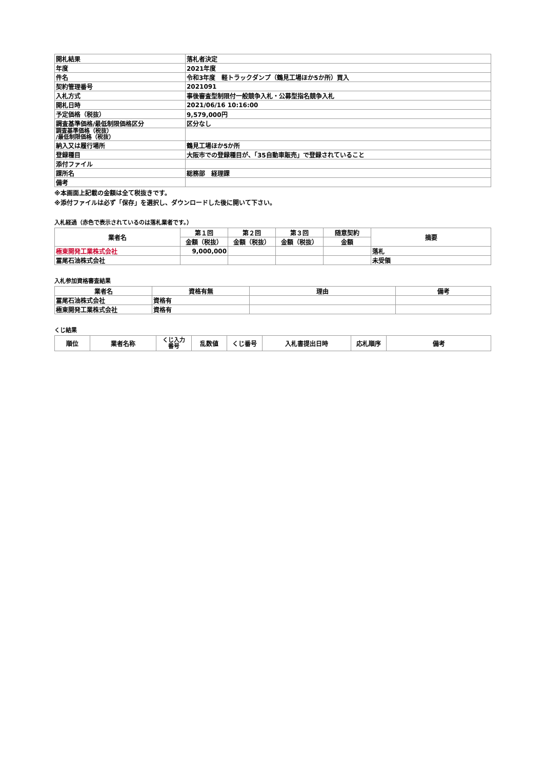| 開札結果 | 落札者決定 |
| 年度 | 2021年度 |
| 件名 | 令和3年度 軽トラックダンプ（鶴見工場ほか5か所）買入 |
| 契約管理番号 | 2021091 |
| 入札方式 | 事後審査型制限付一般競争入札・公募型指名競争入札 |
| 開札日時 | 2021/06/16 10:16:00 |
| 予定価格（税抜） | 9,579,000円 |
| 調査基準価格/最低制限価格区分 | 区分なし |
| 調査基準価格（税抜） /最低制限価格（税抜） | |
| 納入又は履行場所 | 鶴見工場ほか5か所 |
| 登録種目 | 大阪市での登録種目が、「35自動車販売」で登録されていること |
| 添付ファイル | |
| 課所名 | 総務部 経理課 |
| 備考 | |
※本画面上記載の金額は全て税抜きです。
※添付ファイルは必ず「保存」を選択し、ダウンロードした後に開いて下さい。
入札経過（赤色で表示されているのは落札業者です。）
| 業者名 | 第１回 | 第２回 | 第３回 | 随意契約 | 摘要 |
| --- | --- | --- | --- | --- | --- |
| | 金額（税抜） | 金額（税抜） | 金額（税抜） | 金額 | |
| 極東開発工業株式会社 | 9,000,000 | | | | 落札 |
| 冨尾石油株式会社 | | | | | 未受領 |
入札参加資格審査結果
| 業者名 | 資格有無 | 理由 | 備考 |
| --- | --- | --- | --- |
| 冨尾石油株式会社 | 資格有 | | |
| 極東開発工業株式会社 | 資格有 | | |
くじ結果
| 順位 | 業者名称 | くじ入力 番号 | 乱数値 | くじ番号 | 入札書提出日時 | 応札順序 | 備考 |
| --- | --- | --- | --- | --- | --- | --- | --- |